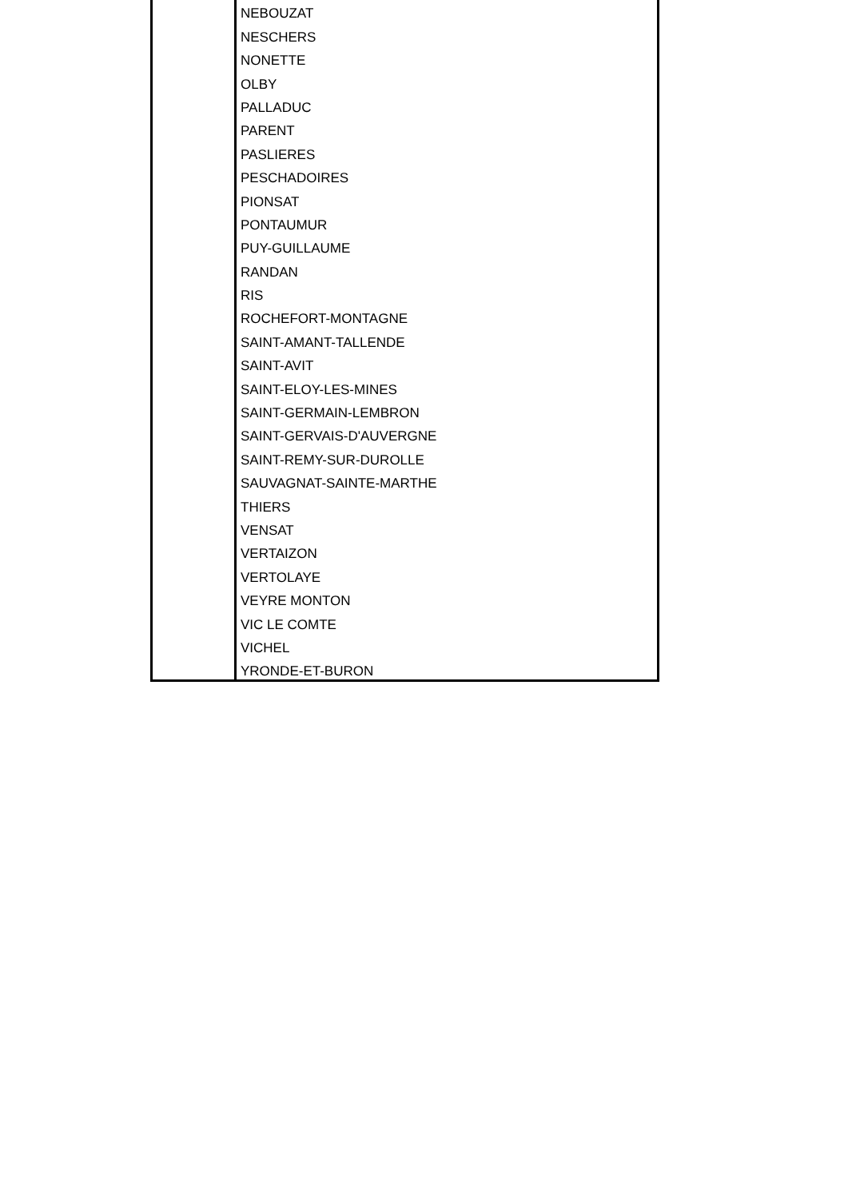| | NEBOUZAT |
| | NESCHERS |
| | NONETTE |
| | OLBY |
| | PALLADUC |
| | PARENT |
| | PASLIERES |
| | PESCHADOIRES |
| | PIONSAT |
| | PONTAUMUR |
| | PUY-GUILLAUME |
| | RANDAN |
| | RIS |
| | ROCHEFORT-MONTAGNE |
| | SAINT-AMANT-TALLENDE |
| | SAINT-AVIT |
| | SAINT-ELOY-LES-MINES |
| | SAINT-GERMAIN-LEMBRON |
| | SAINT-GERVAIS-D'AUVERGNE |
| | SAINT-REMY-SUR-DUROLLE |
| | SAUVAGNAT-SAINTE-MARTHE |
| | THIERS |
| | VENSAT |
| | VERTAIZON |
| | VERTOLAYE |
| | VEYRE MONTON |
| | VIC LE COMTE |
| | VICHEL |
| | YRONDE-ET-BURON |